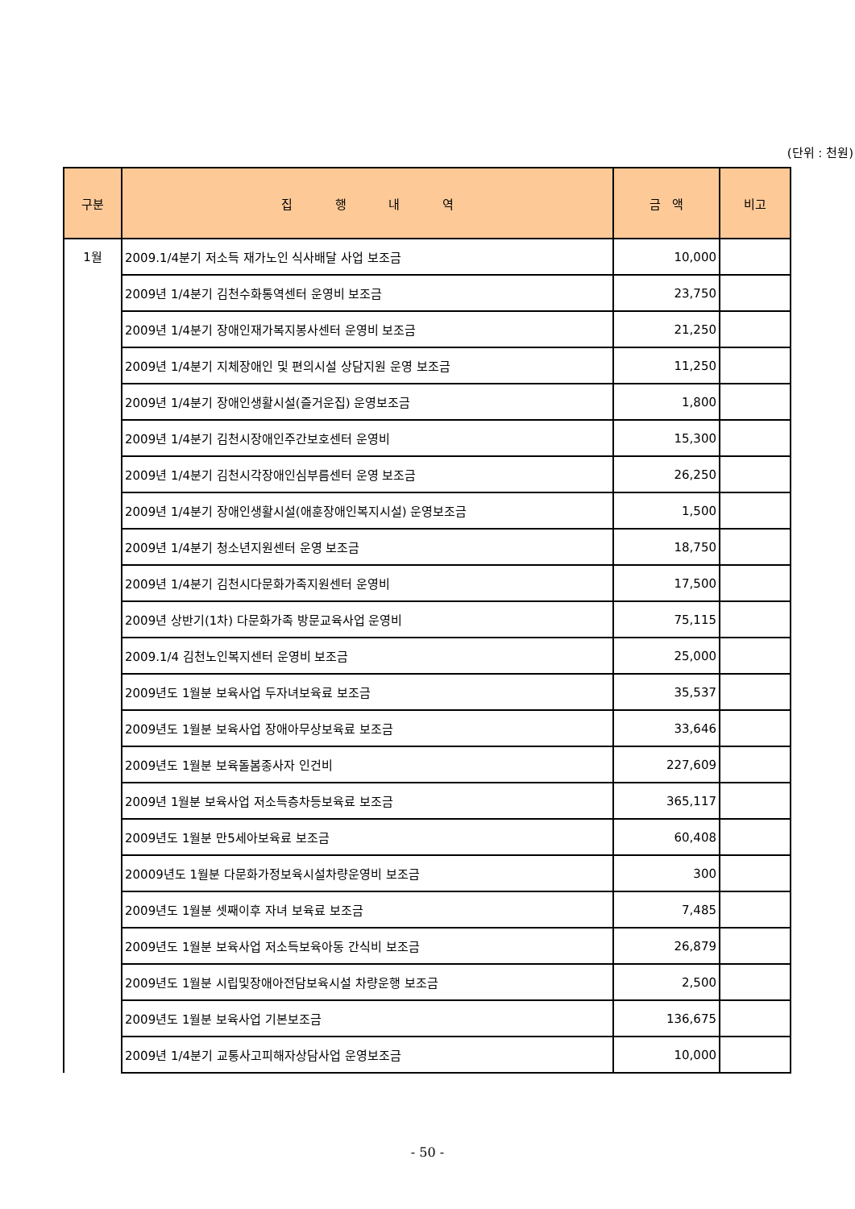(단위 : 천원)
| 구분 | 집 행 내 역 | 금 액 | 비고 |
| --- | --- | --- | --- |
| 1월 | 2009.1/4분기 저소득 재가노인 식사배달 사업 보조금 | 10,000 | |
| | 2009년 1/4분기 김천수화통역센터 운영비 보조금 | 23,750 | |
| | 2009년 1/4분기 장애인재가복지봉사센터 운영비 보조금 | 21,250 | |
| | 2009년 1/4분기 지체장애인 및 편의시설 상담지원 운영 보조금 | 11,250 | |
| | 2009년 1/4분기 장애인생활시설(즐거운집) 운영보조금 | 1,800 | |
| | 2009년 1/4분기 김천시장애인주간보호센터 운영비 | 15,300 | |
| | 2009년 1/4분기 김천시각장애인심부름센터 운영 보조금 | 26,250 | |
| | 2009년 1/4분기 장애인생활시설(애훈장애인복지시설) 운영보조금 | 1,500 | |
| | 2009년 1/4분기 청소년지원센터 운영 보조금 | 18,750 | |
| | 2009년 1/4분기 김천시다문화가족지원센터 운영비 | 17,500 | |
| | 2009년 상반기(1차) 다문화가족 방문교육사업 운영비 | 75,115 | |
| | 2009.1/4 김천노인복지센터 운영비 보조금 | 25,000 | |
| | 2009년도 1월분 보육사업 두자녀보육료 보조금 | 35,537 | |
| | 2009년도 1월분 보육사업 장애아무상보육료 보조금 | 33,646 | |
| | 2009년도 1월분 보육돌봄종사자 인건비 | 227,609 | |
| | 2009년 1월분 보육사업 저소득층차등보육료 보조금 | 365,117 | |
| | 2009년도 1월분 만5세아보육료 보조금 | 60,408 | |
| | 20009년도 1월분 다문화가정보육시설차량운영비 보조금 | 300 | |
| | 2009년도 1월분 셋째이후 자녀 보육료 보조금 | 7,485 | |
| | 2009년도 1월분 보육사업 저소득보육아동 간식비 보조금 | 26,879 | |
| | 2009년도 1월분 시립및장애아전담보육시설 차량운행 보조금 | 2,500 | |
| | 2009년도 1월분 보육사업 기본보조금 | 136,675 | |
| | 2009년 1/4분기 교통사고피해자상담사업 운영보조금 | 10,000 | |
- 50 -